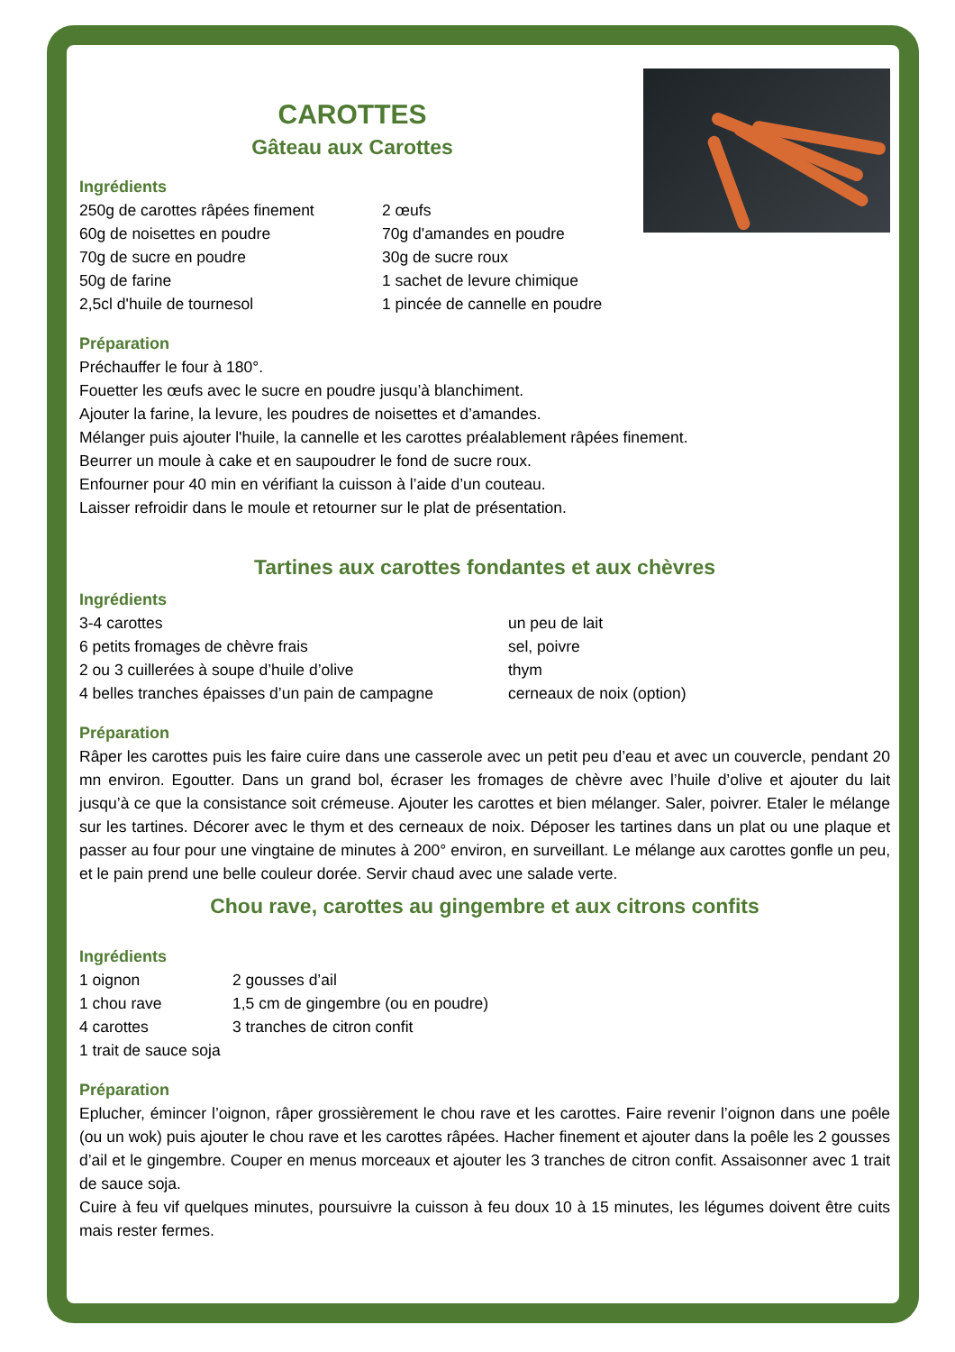CAROTTES
Gâteau aux Carottes
Ingrédients
250g de carottes râpées finement 2 œufs 60g de noisettes en poudre 70g d'amandes en poudre 70g de sucre en poudre 30g de sucre roux 50g de farine 1 sachet de levure chimique 2,5cl d'huile de tournesol 1 pincée de cannelle en poudre
Préparation
Préchauffer le four à 180°.
Fouetter les œufs avec le sucre en poudre jusqu’à blanchiment.
Ajouter la farine, la levure, les poudres de noisettes et d’amandes.
Mélanger puis ajouter l'huile, la cannelle et les carottes préalablement râpées finement.
Beurrer un moule à cake et en saupoudrer le fond de sucre roux.
Enfourner pour 40 min en vérifiant la cuisson à l’aide d’un couteau.
Laisser refroidir dans le moule et retourner sur le plat de présentation.
Tartines aux carottes fondantes et aux chèvres
Ingrédients
3-4 carottes un peu de lait 6 petits fromages de chèvre frais sel, poivre 2 ou 3 cuillerées à soupe d’huile d’olive thym 4 belles tranches épaisses d’un pain de campagne cerneaux de noix (option)
Préparation
Râper les carottes puis les faire cuire dans une casserole avec un petit peu d’eau et avec un couvercle, pendant 20 mn environ. Egoutter. Dans un grand bol, écraser les fromages de chèvre avec l’huile d’olive et ajouter du lait jusqu’à ce que la consistance soit crémeuse. Ajouter les carottes et bien mélanger. Saler, poivrer. Etaler le mélange sur les tartines. Décorer avec le thym et des cerneaux de noix. Déposer les tartines dans un plat ou une plaque et passer au four pour une vingtaine de minutes à 200° environ, en surveillant. Le mélange aux carottes gonfle un peu, et le pain prend une belle couleur dorée. Servir chaud avec une salade verte.
Chou rave, carottes au gingembre et aux citrons confits
Ingrédients
1 oignon 2 gousses d’ail 1 chou rave 1,5 cm de gingembre (ou en poudre) 4 carottes 3 tranches de citron confit 1 trait de sauce soja
Préparation
Eplucher, émincer l’oignon, râper grossièrement le chou rave et les carottes. Faire revenir l’oignon dans une poêle (ou un wok) puis ajouter le chou rave et les carottes râpées. Hacher finement et ajouter dans la poêle les 2 gousses d’ail et le gingembre. Couper en menus morceaux et ajouter les 3 tranches de citron confit. Assaisonner avec 1 trait de sauce soja.
Cuire à feu vif quelques minutes, poursuivre la cuisson à feu doux 10 à 15 minutes, les légumes doivent être cuits mais rester fermes.